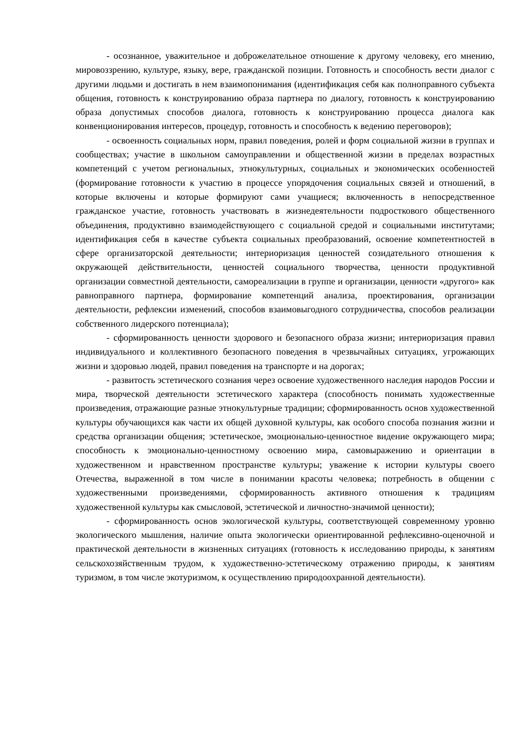- осознанное, уважительное и доброжелательное отношение к другому человеку, его мнению, мировоззрению, культуре, языку, вере, гражданской позиции. Готовность и способность вести диалог с другими людьми и достигать в нем взаимопонимания (идентификация себя как полноправного субъекта общения, готовность к конструированию образа партнера по диалогу, готовность к конструированию образа допустимых способов диалога, готовность к конструированию процесса диалога как конвенционирования интересов, процедур, готовность и способность к ведению переговоров);
- освоенность социальных норм, правил поведения, ролей и форм социальной жизни в группах и сообществах; участие в школьном самоуправлении и общественной жизни в пределах возрастных компетенций с учетом региональных, этнокультурных, социальных и экономических особенностей (формирование готовности к участию в процессе упорядочения социальных связей и отношений, в которые включены и которые формируют сами учащиеся; включенность в непосредственное гражданское участие, готовность участвовать в жизнедеятельности подросткового общественного объединения, продуктивно взаимодействующего с социальной средой и социальными институтами; идентификация себя в качестве субъекта социальных преобразований, освоение компетентностей в сфере организаторской деятельности; интериоризация ценностей созидательного отношения к окружающей действительности, ценностей социального творчества, ценности продуктивной организации совместной деятельности, самореализации в группе и организации, ценности «другого» как равноправного партнера, формирование компетенций анализа, проектирования, организации деятельности, рефлексии изменений, способов взаимовыгодного сотрудничества, способов реализации собственного лидерского потенциала);
- сформированность ценности здорового и безопасного образа жизни; интериоризация правил индивидуального и коллективного безопасного поведения в чрезвычайных ситуациях, угрожающих жизни и здоровью людей, правил поведения на транспорте и на дорогах;
- развитость эстетического сознания через освоение художественного наследия народов России и мира, творческой деятельности эстетического характера (способность понимать художественные произведения, отражающие разные этнокультурные традиции; сформированность основ художественной культуры обучающихся как части их общей духовной культуры, как особого способа познания жизни и средства организации общения; эстетическое, эмоционально-ценностное видение окружающего мира; способность к эмоционально-ценностному освоению мира, самовыражению и ориентации в художественном и нравственном пространстве культуры; уважение к истории культуры своего Отечества, выраженной в том числе в понимании красоты человека; потребность в общении с художественными произведениями, сформированность активного отношения к традициям художественной культуры как смысловой, эстетической и личностно-значимой ценности);
- сформированность основ экологической культуры, соответствующей современному уровню экологического мышления, наличие опыта экологически ориентированной рефлексивно-оценочной и практической деятельности в жизненных ситуациях (готовность к исследованию природы, к занятиям сельскохозяйственным трудом, к художественно-эстетическому отражению природы, к занятиям туризмом, в том числе экотуризмом, к осуществлению природоохранной деятельности).